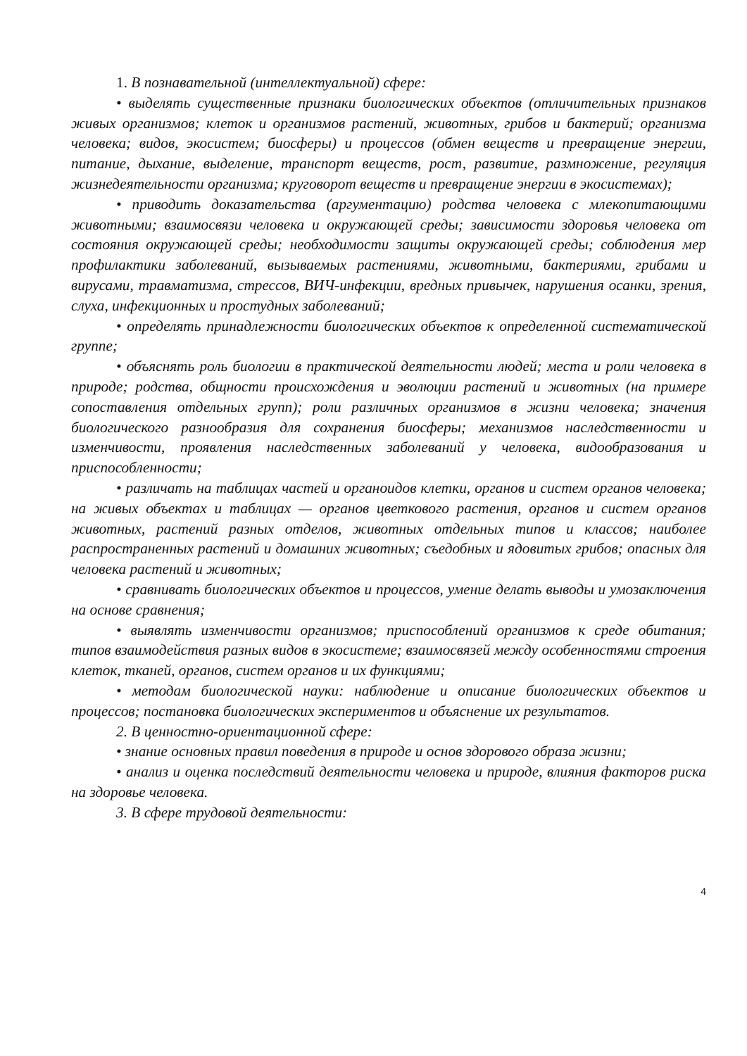1. В познавательной (интеллектуальной) сфере:
• выделять существенные признаки биологических объектов (отличительных признаков живых организмов; клеток и организмов растений, животных, грибов и бактерий; организма человека; видов, экосистем; биосферы) и процессов (обмен веществ и превращение энергии, питание, дыхание, выделение, транспорт веществ, рост, развитие, размножение, регуляция жизнедеятельности организма; круговорот веществ и превращение энергии в экосистемах);
• приводить доказательства (аргументацию) родства человека с млекопитающими животными; взаимосвязи человека и окружающей среды; зависимости здоровья человека от состояния окружающей среды; необходимости защиты окружающей среды; соблюдения мер профилактики заболеваний, вызываемых растениями, животными, бактериями, грибами и вирусами, травматизма, стрессов, ВИЧ-инфекции, вредных привычек, нарушения осанки, зрения, слуха, инфекционных и простудных заболеваний;
• определять принадлежности биологических объектов к определенной систематической группе;
• объяснять роль биологии в практической деятельности людей; места и роли человека в природе; родства, общности происхождения и эволюции растений и животных (на примере сопоставления отдельных групп); роли различных организмов в жизни человека; значения биологического разнообразия для сохранения биосферы; механизмов наследственности и изменчивости, проявления наследственных заболеваний у человека, видообразования и приспособленности;
• различать на таблицах частей и органоидов клетки, органов и систем органов человека; на живых объектах и таблицах — органов цветкового растения, органов и систем органов животных, растений разных отделов, животных отдельных типов и классов; наиболее распространенных растений и домашних животных; съедобных и ядовитых грибов; опасных для человека растений и животных;
• сравнивать биологических объектов и процессов, умение делать выводы и умозаключения на основе сравнения;
• выявлять изменчивости организмов; приспособлений организмов к среде обитания; типов взаимодействия разных видов в экосистеме; взаимосвязей между особенностями строения клеток, тканей, органов, систем органов и их функциями;
• методам биологической науки: наблюдение и описание биологических объектов и процессов; постановка биологических экспериментов и объяснение их результатов.
2. В ценностно-ориентационной сфере:
• знание основных правил поведения в природе и основ здорового образа жизни;
• анализ и оценка последствий деятельности человека и природе, влияния факторов риска на здоровье человека.
3. В сфере трудовой деятельности:
4